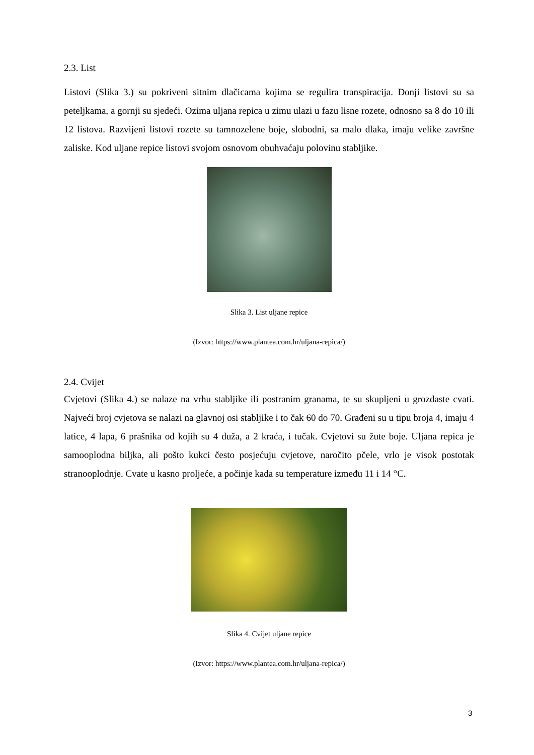2.3. List
Listovi (Slika 3.) su pokriveni sitnim dlačicama kojima se regulira transpiracija. Donji listovi su sa peteljkama, a gornji su sjedeći. Ozima uljana repica u zimu ulazi u fazu lisne rozete, odnosno sa 8 do 10 ili 12 listova. Razvijeni listovi rozete su tamnozelene boje, slobodni, sa malo dlaka, imaju velike završne zaliske. Kod uljane repice listovi svojom osnovom obuhvaćaju polovinu stabljike.
Slika 3. List uljane repice
(Izvor: https://www.plantea.com.hr/uljana-repica/)
2.4. Cvijet
Cvjetovi (Slika 4.) se nalaze na vrhu stabljike ili postranim granama, te su skupljeni u grozdaste cvati. Najveći broj cvjetova se nalazi na glavnoj osi stabljike i to čak 60 do 70. Građeni su u tipu broja 4, imaju 4 latice, 4 lapa, 6 prašnika od kojih su 4 duža, a 2 kraća, i tučak. Cvjetovi su žute boje. Uljana repica je samooplodna biljka, ali pošto kukci često posjećuju cvjetove, naročito pčele, vrlo je visok postotak stranooplodnje. Cvate u kasno proljeće, a počinje kada su temperature između 11 i 14 °C.
Slika 4. Cvijet uljane repice
(Izvor: https://www.plantea.com.hr/uljana-repica/)
3